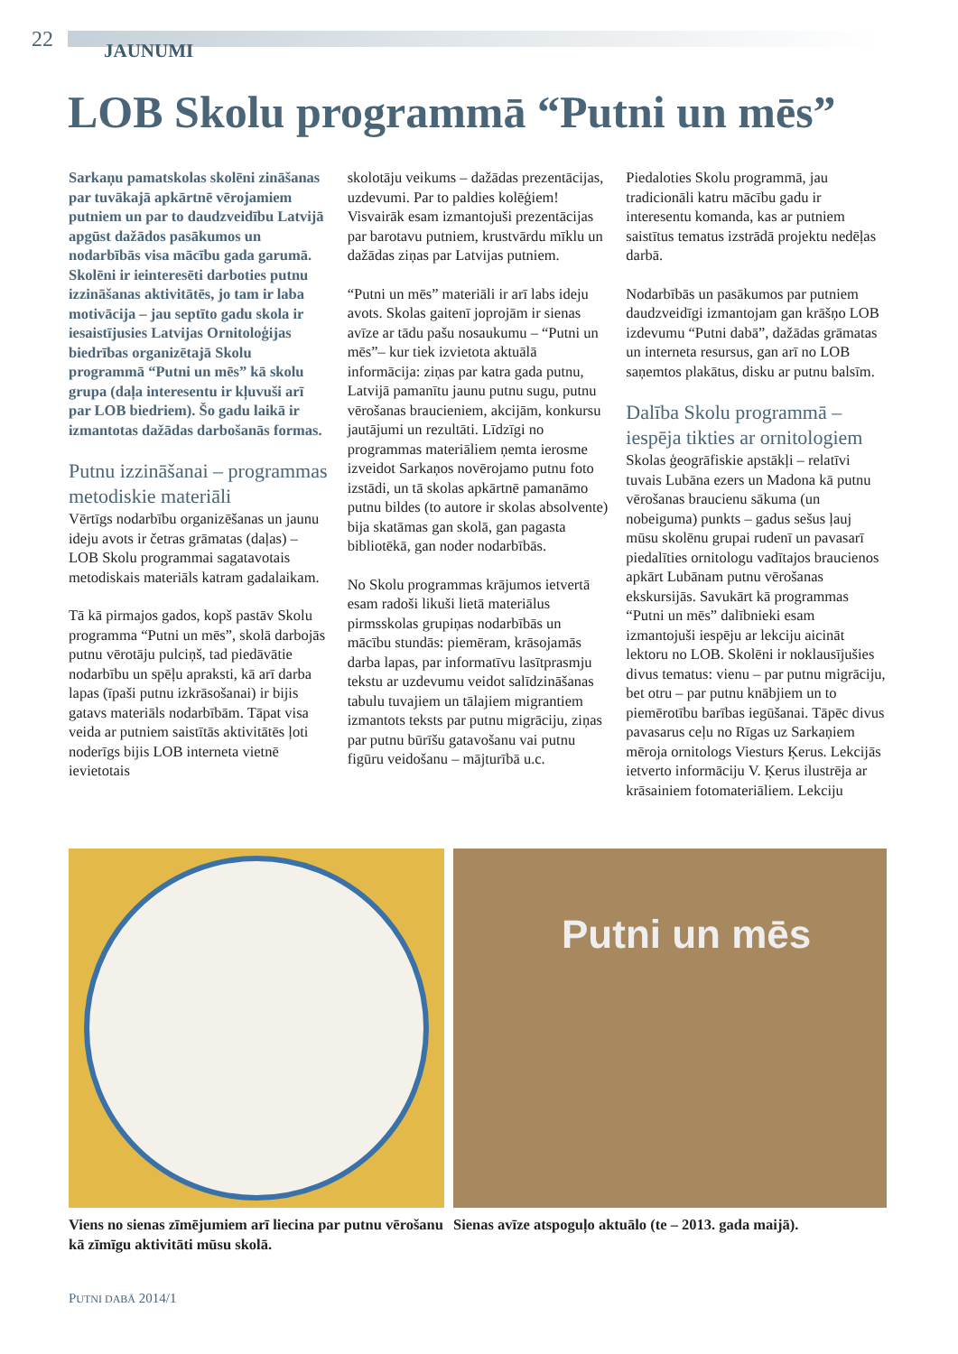22 JAUNUMI
LOB Skolu programmā “Putni un mēs”
Sarkaņu pamatskolas skolēni zināšanas par tuvākajā apkārtnē vērojamiem putniem un par to daudzveidību Latvijā apgūst dažādos pasākumos un nodarbībās visa mācību gada garumā. Skolēni ir ieinteresēti darboties putnu izzināšanas aktivitātēs, jo tam ir laba motivācija – jau septīto gadu skola ir iesaistījusies Latvijas Ornitoloģijas biedrības organizētajā Skolu programmā “Putni un mēs” kā skolu grupa (daļa interesentu ir kļuvuši arī par LOB biedriem). Šo gadu laikā ir izmantotas dažādas darbošanās formas.
Putnu izzināšanai – programmas metodiskie materiāli
Vērtīgs nodarbību organizēšanas un jaunu ideju avots ir četras grāmatas (daļas) – LOB Skolu programmai sagatavotais metodiskais materiāls katram gadalaikam.
Tā kā pirmajos gados, kopš pastāv Skolu programma “Putni un mēs”, skolā darbojās putnu vērotāju pulciņš, tad piedāvātie nodarbību un spēļu apraksti, kā arī darba lapas (īpaši putnu izkrāsošanai) ir bijis gatavs materiāls nodarbībām. Tāpat visa veida ar putniem saistītās aktivitātēs ļoti noderīgs bijis LOB interneta vietnē ievietotais
skolotāju veikums – dažādas prezentācijas, uzdevumi. Par to paldies kolēģiem! Visvairāk esam izmantojuši prezentācijas par barotavu putniem, krustvārdu mīklu un dažādas ziņas par Latvijas putniem.
“Putni un mēs” materiāli ir arī labs ideju avots. Skolas gaitenī joprojām ir sienas avīze ar tādu pašu nosaukumu – “Putni un mēs”– kur tiek izvietota aktuālā informācija: ziņas par katra gada putnu, Latvijā pamanītu jaunu putnu sugu, putnu vērošanas braucieniem, akcijām, konkursu jautājumi un rezultāti. Līdzīgi no programmas materiāliem ņemta ierosme izveidot Sarkaņos novērojamo putnu foto izstādi, un tā skolas apkārtnē pamanāmo putnu bildes (to autore ir skolas absolvente) bija skatāmas gan skolā, gan pagasta bibliotēkā, gan noder nodarbībās.
No Skolu programmas krājumos ietvertā esam radoši likuši lietā materiālus pirmsskolas grupiņas nodarbībās un mācību stundās: piemēram, krāsojamās darba lapas, par informatīvu lasītprasmju tekstu ar uzdevumu veidot salīdzināšanas tabulu tuvajiem un tālajiem migrantiem izmantots teksts par putnu migrāciju, ziņas par putnu būrīšu gatavošanu vai putnu figūru veidošanu – mājturībā u.c.
Piedaloties Skolu programmā, jau tradicionāli katru mācību gadu ir interesentu komanda, kas ar putniem saistītus tematus izstrādā projektu nedēļas darbā.
Nodarbībās un pasākumos par putniem daudzveidīgi izmantojam gan krāšņo LOB izdevumu “Putni dabā”, dažādas grāmatas un interneta resursus, gan arī no LOB saņemtos plakātus, disku ar putnu balsīm.
Dalība Skolu programmā – iespēja tikties ar ornitologiem
Skolas ģeogrāfiskie apstākļi – relatīvi tuvais Lubāna ezers un Madona kā putnu vērošanas braucienu sākuma (un nobeiguma) punkts – gadus sešus ļauj mūsu skolēnu grupai rudenī un pavasarī piedalīties ornitologu vadītajos braucienos apkārt Lubānam putnu vērošanas ekskursijās. Savukārt kā programmas “Putni un mēs” dalībnieki esam izmantojuši iespēju ar lekciju aicināt lektoru no LOB. Skolēni ir noklausījušies divus tematus: vienu – par putnu migrāciju, bet otru – par putnu knābjiem un to piemērotību barības iegūšanai. Tāpēc divus pavasarus ceļu no Rīgas uz Sarkaņiem mēroja ornitologs Viesturs Ķerus. Lekcijās ietverto informāciju V. Ķerus ilustrēja ar krāsainiem fotomateriāliem. Lekciju
Viens no sienas zīmējumiem arī liecina par putnu vērošanu kā zīmīgu aktivitāti mūsu skolā.
Putni un mēs
Sienas avīze atspoguļo aktuālo (te – 2013. gada maijā).
PUTNI DABĀ 2014/1